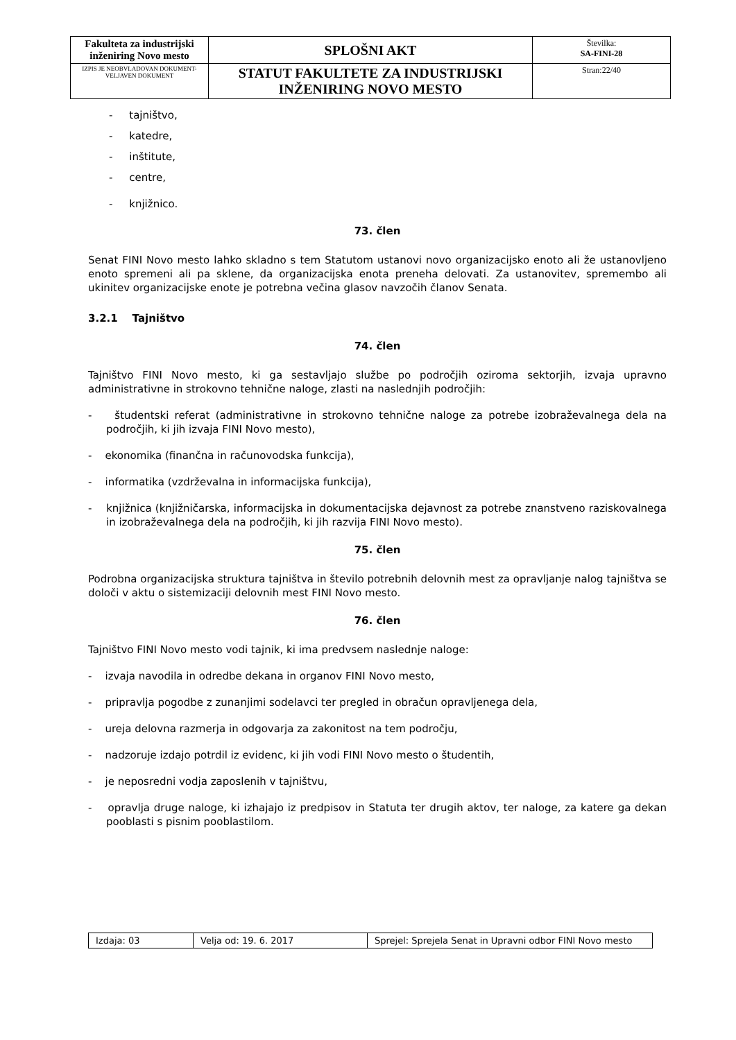| Fakulteta za industrijski inženiring Novo mesto | SPLOŠNI AKT | Številka: SA-FINI-28 |
| IZPIS JE NEOBVLADOVAN DOKUMENT-VELJAVEN DOKUMENT | STATUT FAKULTETE ZA INDUSTRIJSKI INŽENIRING NOVO MESTO | Stran:22/40 |
- tajništvo,
- katedre,
- inštitute,
- centre,
- knjižnico.
73. člen
Senat FINI Novo mesto lahko skladno s tem Statutom ustanovi novo organizacijsko enoto ali že ustanovljeno enoto spremeni ali pa sklene, da organizacijska enota preneha delovati. Za ustanovitev, spremembo ali ukinitev organizacijske enote je potrebna večina glasov navzočih članov Senata.
3.2.1 Tajništvo
74. člen
Tajništvo FINI Novo mesto, ki ga sestavljajo službe po področjih oziroma sektorjih, izvaja upravno administrativne in strokovno tehnične naloge, zlasti na naslednjih področjih:
- študentski referat (administrativne in strokovno tehnične naloge za potrebe izobraževalnega dela na področjih, ki jih izvaja FINI Novo mesto),
- ekonomika (finančna in računovodska funkcija),
- informatika (vzdrževalna in informacijska funkcija),
- knjižnica (knjižničarska, informacijska in dokumentacijska dejavnost za potrebe znanstveno raziskovalnega in izobraževalnega dela na področjih, ki jih razvija FINI Novo mesto).
75. člen
Podrobna organizacijska struktura tajništva in število potrebnih delovnih mest za opravljanje nalog tajništva se določi v aktu o sistemizaciji delovnih mest FINI Novo mesto.
76. člen
Tajništvo FINI Novo mesto vodi tajnik, ki ima predvsem naslednje naloge:
- izvaja navodila in odredbe dekana in organov FINI Novo mesto,
- pripravlja pogodbe z zunanjimi sodelavci ter pregled in obračun opravljenega dela,
- ureja delovna razmerja in odgovarja za zakonitost na tem področju,
- nadzoruje izdajo potrdil iz evidenc, ki jih vodi FINI Novo mesto o študentih,
- je neposredni vodja zaposlenih v tajništvu,
- opravlja druge naloge, ki izhajajo iz predpisov in Statuta ter drugih aktov, ter naloge, za katere ga dekan pooblasti s pisnim pooblastilom.
| Izdaja: 03 | Velja od: 19. 6. 2017 | Sprejel: Sprejela Senat in Upravni odbor FINI Novo mesto |